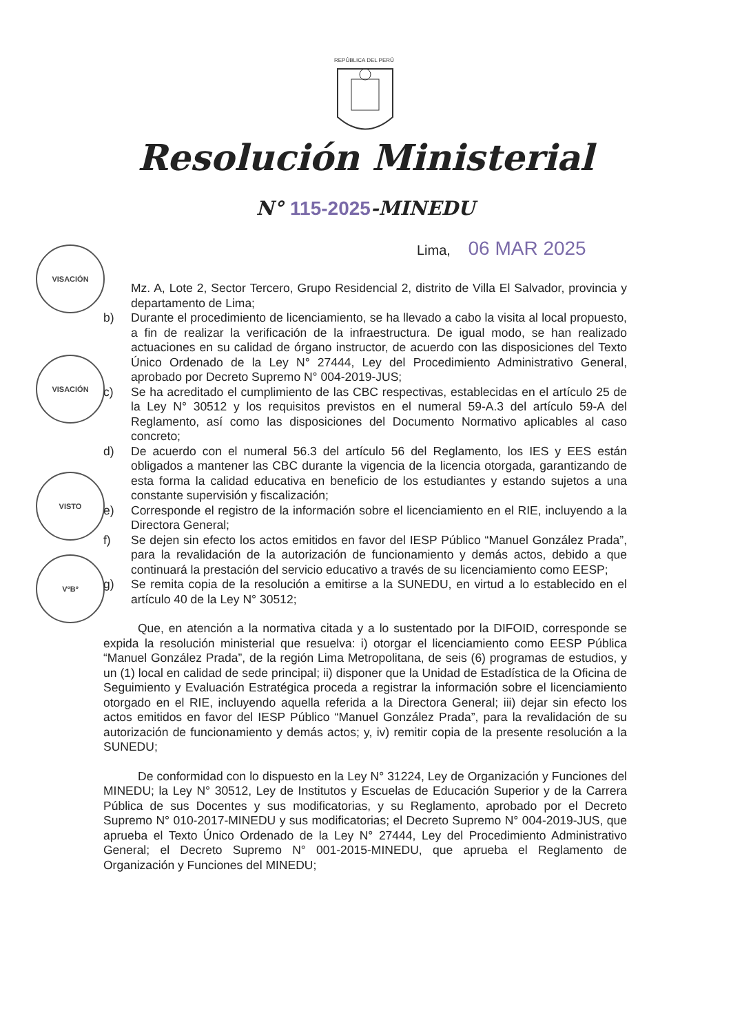REPÚBLICA DEL PERÚ
Resolución Ministerial
N° 115-2025-MINEDU
Lima, 06 MAR 2025
VISACIÓN
VISACIÓN
VISTO
VºBº
Mz. A, Lote 2, Sector Tercero, Grupo Residencial 2, distrito de Villa El Salvador, provincia y departamento de Lima;
b) Durante el procedimiento de licenciamiento, se ha llevado a cabo la visita al local propuesto, a fin de realizar la verificación de la infraestructura. De igual modo, se han realizado actuaciones en su calidad de órgano instructor, de acuerdo con las disposiciones del Texto Único Ordenado de la Ley N° 27444, Ley del Procedimiento Administrativo General, aprobado por Decreto Supremo N° 004-2019-JUS;
c) Se ha acreditado el cumplimiento de las CBC respectivas, establecidas en el artículo 25 de la Ley N° 30512 y los requisitos previstos en el numeral 59-A.3 del artículo 59-A del Reglamento, así como las disposiciones del Documento Normativo aplicables al caso concreto;
d) De acuerdo con el numeral 56.3 del artículo 56 del Reglamento, los IES y EES están obligados a mantener las CBC durante la vigencia de la licencia otorgada, garantizando de esta forma la calidad educativa en beneficio de los estudiantes y estando sujetos a una constante supervisión y fiscalización;
e) Corresponde el registro de la información sobre el licenciamiento en el RIE, incluyendo a la Directora General;
f) Se dejen sin efecto los actos emitidos en favor del IESP Público “Manuel González Prada”, para la revalidación de la autorización de funcionamiento y demás actos, debido a que continuará la prestación del servicio educativo a través de su licenciamiento como EESP;
g) Se remita copia de la resolución a emitirse a la SUNEDU, en virtud a lo establecido en el artículo 40 de la Ley N° 30512;
Que, en atención a la normativa citada y a lo sustentado por la DIFOID, corresponde se expida la resolución ministerial que resuelva: i) otorgar el licenciamiento como EESP Pública “Manuel González Prada”, de la región Lima Metropolitana, de seis (6) programas de estudios, y un (1) local en calidad de sede principal; ii) disponer que la Unidad de Estadística de la Oficina de Seguimiento y Evaluación Estratégica proceda a registrar la información sobre el licenciamiento otorgado en el RIE, incluyendo aquella referida a la Directora General; iii) dejar sin efecto los actos emitidos en favor del IESP Público “Manuel González Prada”, para la revalidación de su autorización de funcionamiento y demás actos; y, iv) remitir copia de la presente resolución a la SUNEDU;
De conformidad con lo dispuesto en la Ley N° 31224, Ley de Organización y Funciones del MINEDU; la Ley N° 30512, Ley de Institutos y Escuelas de Educación Superior y de la Carrera Pública de sus Docentes y sus modificatorias, y su Reglamento, aprobado por el Decreto Supremo N° 010-2017-MINEDU y sus modificatorias; el Decreto Supremo N° 004-2019-JUS, que aprueba el Texto Único Ordenado de la Ley N° 27444, Ley del Procedimiento Administrativo General; el Decreto Supremo N° 001-2015-MINEDU, que aprueba el Reglamento de Organización y Funciones del MINEDU;